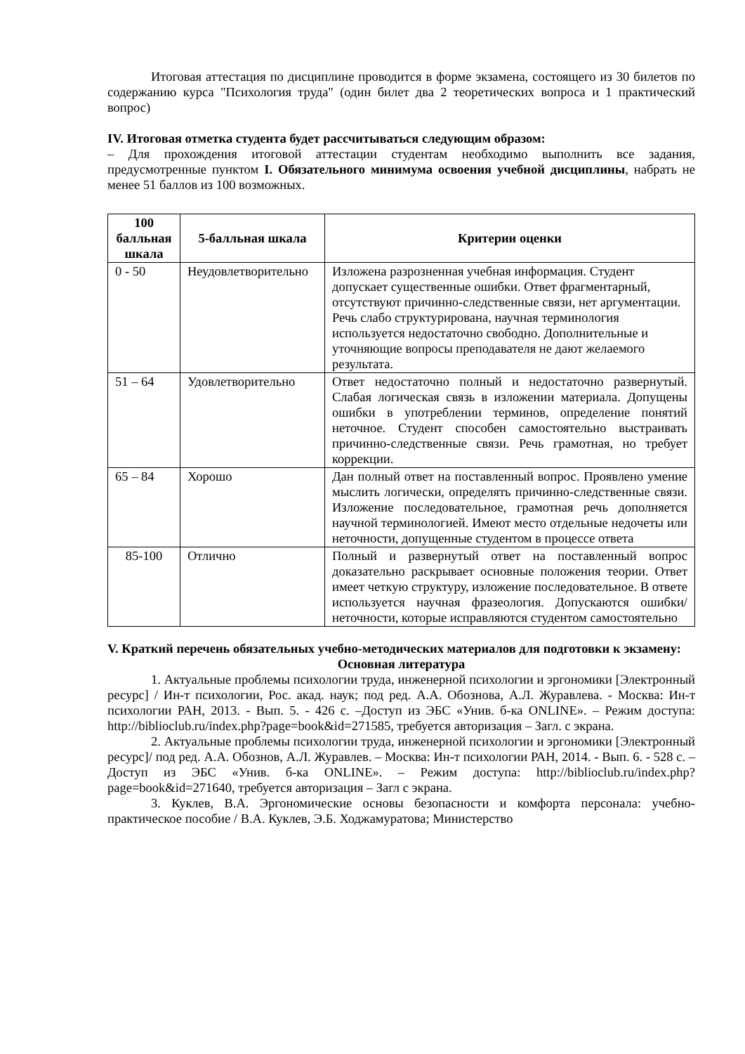Итоговая аттестация по дисциплине проводится в форме экзамена, состоящего из 30 билетов по содержанию курса "Психология труда" (один билет два 2 теоретических вопроса и 1 практический вопрос)
IV. Итоговая отметка студента будет рассчитываться следующим образом:
– Для прохождения итоговой аттестации студентам необходимо выполнить все задания, предусмотренные пунктом I. Обязательного минимума освоения учебной дисциплины, набрать не менее 51 баллов из 100 возможных.
| 100 балльная шкала | 5-балльная шкала | Критерии оценки |
| --- | --- | --- |
| 0 - 50 | Неудовлетворительно | Изложена разрозненная учебная информация. Студент допускает существенные ошибки. Ответ фрагментарный, отсутствуют причинно-следственные связи, нет аргументации. Речь слабо структурирована, научная терминология используется недостаточно свободно. Дополнительные и уточняющие вопросы преподавателя не дают желаемого результата. |
| 51 – 64 | Удовлетворительно | Ответ недостаточно полный и недостаточно развернутый. Слабая логическая связь в изложении материала. Допущены ошибки в употреблении терминов, определение понятий неточное. Студент способен самостоятельно выстраивать причинно-следственные связи. Речь грамотная, но требует коррекции. |
| 65 – 84 | Хорошо | Дан полный ответ на поставленный вопрос. Проявлено умение мыслить логически, определять причинно-следственные связи. Изложение последовательное, грамотная речь дополняется научной терминологией. Имеют место отдельные недочеты или неточности, допущенные студентом в процессе ответа |
| 85-100 | Отлично | Полный и развернутый ответ на поставленный вопрос доказательно раскрывает основные положения теории. Ответ имеет четкую структуру, изложение последовательное. В ответе используется научная фразеология. Допускаются ошибки/неточности, которые исправляются студентом самостоятельно |
V. Краткий перечень обязательных учебно-методических материалов для подготовки к экзамену:
Основная литература
1. Актуальные проблемы психологии труда, инженерной психологии и эргономики [Электронный ресурс] / Ин-т психологии, Рос. акад. наук; под ред. А.А. Обознова, А.Л. Журавлева. - Москва: Ин-т психологии РАН, 2013. - Вып. 5. - 426 с. –Доступ из ЭБС «Унив. б-ка ONLINE». – Режим доступа: http://biblioclub.ru/index.php?page=book&id=271585, требуется авторизация – Загл. с экрана.
2. Актуальные проблемы психологии труда, инженерной психологии и эргономики [Электронный ресурс]/ под ред. А.А. Обознов, А.Л. Журавлев. – Москва: Ин-т психологии РАН, 2014. - Вып. 6. - 528 с. – Доступ из ЭБС «Унив. б-ка ONLINE». – Режим доступа: http://biblioclub.ru/index.php?page=book&id=271640, требуется авторизация – Загл с экрана.
3. Куклев, В.А. Эргономические основы безопасности и комфорта персонала: учебно-практическое пособие / В.А. Куклев, Э.Б. Ходжамуратова; Министерство